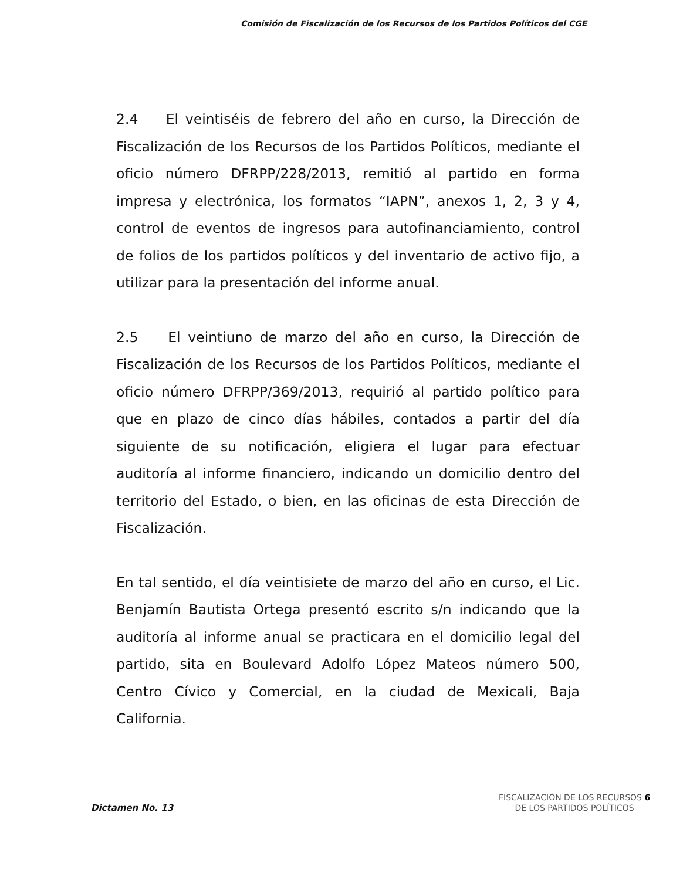Comisión de Fiscalización de los Recursos de los Partidos Políticos del CGE
2.4 El veintiséis de febrero del año en curso, la Dirección de Fiscalización de los Recursos de los Partidos Políticos, mediante el oficio número DFRPP/228/2013, remitió al partido en forma impresa y electrónica, los formatos “IAPN”, anexos 1, 2, 3 y 4, control de eventos de ingresos para autofinanciamiento, control de folios de los partidos políticos y del inventario de activo fijo, a utilizar para la presentación del informe anual.
2.5 El veintiuno de marzo del año en curso, la Dirección de Fiscalización de los Recursos de los Partidos Políticos, mediante el oficio número DFRPP/369/2013, requirió al partido político para que en plazo de cinco días hábiles, contados a partir del día siguiente de su notificación, eligiera el lugar para efectuar auditoría al informe financiero, indicando un domicilio dentro del territorio del Estado, o bien, en las oficinas de esta Dirección de Fiscalización.
En tal sentido, el día veintisiete de marzo del año en curso, el Lic. Benjamín Bautista Ortega presentó escrito s/n indicando que la auditoría al informe anual se practicara en el domicilio legal del partido, sita en Boulevard Adolfo López Mateos número 500, Centro Cívico y Comercial, en la ciudad de Mexicali, Baja California.
Dictamen No. 13
FISCALIZACIÓN DE LOS RECURSOS 6
DE LOS PARTIDOS POLÍTICOS